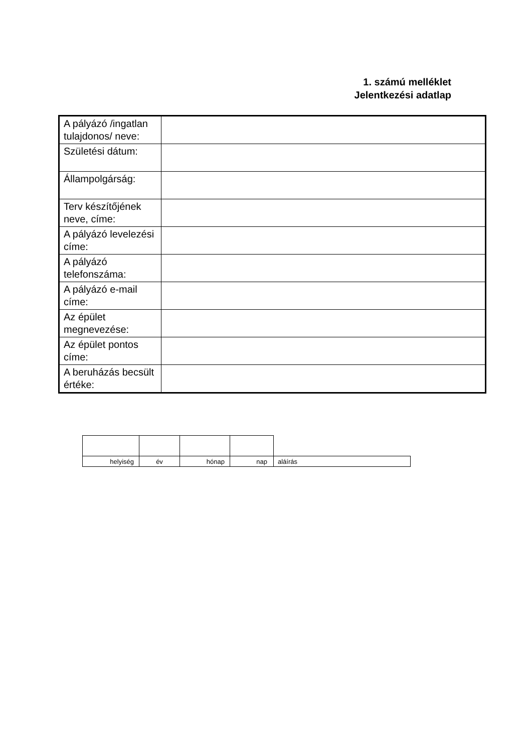1. számú melléklet
Jelentkezési adatlap
| A pályázó /ingatlan tulajdonos/ neve: | |
| Születési dátum: | |
| Állampolgárság: | |
| Terv készítőjének neve, címe: | |
| A pályázó levelezési címe: | |
| A pályázó telefonszáma: | |
| A pályázó e-mail címe: | |
| Az épület megnevezése: | |
| Az épület pontos címe: | |
| A beruházás becsült értéke: | |
| helyiség | év | hónap | nap | aláírás |